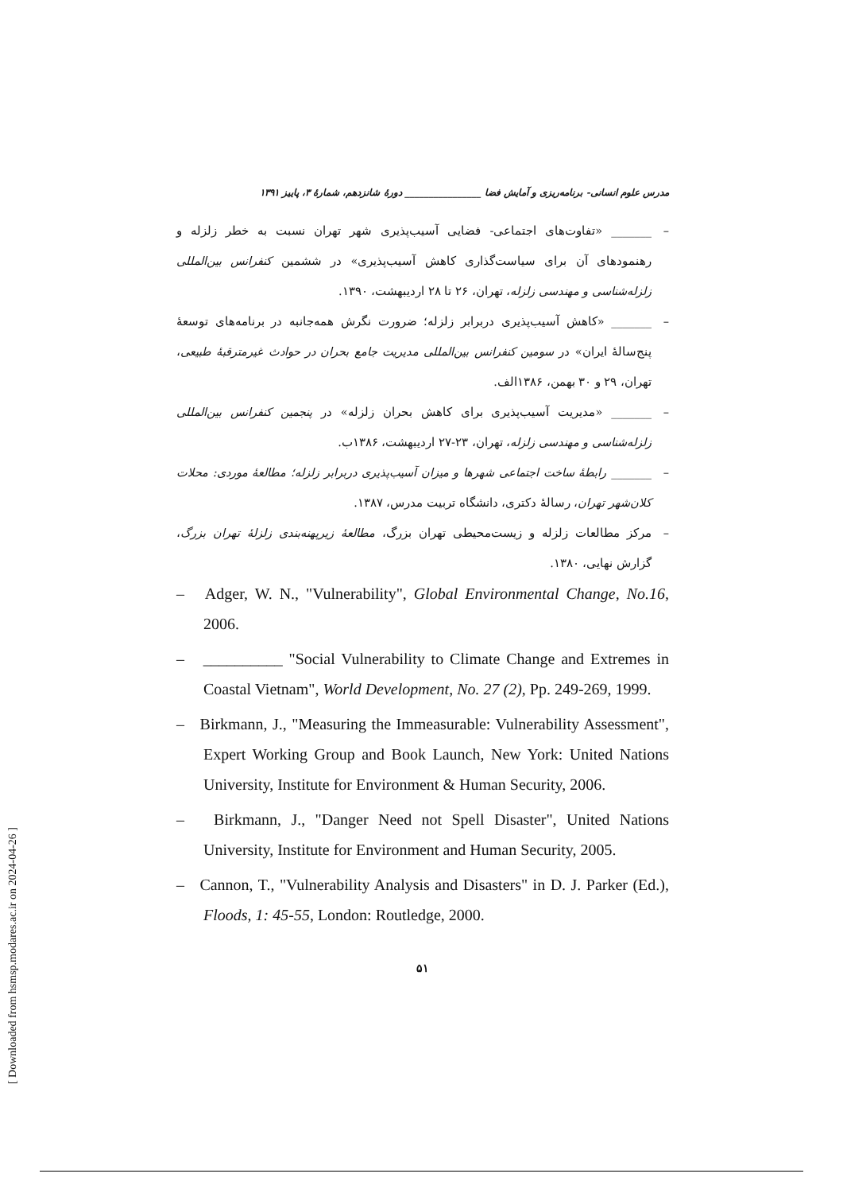مدرس علوم انسانی- برنامه‌ریزی و آمایش فضا ________________ دورهٔ شانزدهم، شمارهٔ ۳، پاییز ۱۳۹۱
– _______ «تفاوت‌های اجتماعی- فضایی آسیب‌پذیری شهر تهران نسبت به خطر زلزله و رهنمودهای آن برای سیاست‌گذاری کاهش آسیب‌پذیری» در ششمین کنفرانس بین‌المللی زلزله‌شناسی و مهندسی زلزله، تهران، ۲۶ تا ۲۸ اردیبهشت، ۱۳۹۰.
– _______ «کاهش آسیب‌پذیری دربرابر زلزله؛ ضرورت نگرش همه‌جانبه در برنامه‌های توسعهٔ پنج‌سالهٔ ایران» در سومین کنفرانس بین‌المللی مدیریت جامع بحران در حوادث غیرمترقبهٔ طبیعی، تهران، ۲۹ و ۳۰ بهمن، ۱۳۸۶الف.
– _______ «مدیریت آسیب‌پذیری برای کاهش بحران زلزله» در پنجمین کنفرانس بین‌المللی زلزله‌شناسی و مهندسی زلزله، تهران، ۲۳-۲۷ اردیبهشت، ۱۳۸۶ب.
– _______ رابطهٔ ساخت اجتماعی شهرها و میزان آسیب‌پذیری دربرابر زلزله؛ مطالعهٔ موردی: محلات کلان‌شهر تهران، رسالهٔ دکتری، دانشگاه تربیت مدرس، ۱۳۸۷.
– مرکز مطالعات زلزله و زیست‌محیطی تهران بزرگ، مطالعهٔ زیرپهنه‌بندی زلزلهٔ تهران بزرگ، گزارش نهایی، ۱۳۸۰.
– Adger, W. N., "Vulnerability", Global Environmental Change, No.16, 2006.
– __________ "Social Vulnerability to Climate Change and Extremes in Coastal Vietnam", World Development, No. 27 (2), Pp. 249-269, 1999.
– Birkmann, J., "Measuring the Immeasurable: Vulnerability Assessment", Expert Working Group and Book Launch, New York: United Nations University, Institute for Environment & Human Security, 2006.
– Birkmann, J., "Danger Need not Spell Disaster", United Nations University, Institute for Environment and Human Security, 2005.
– Cannon, T., "Vulnerability Analysis and Disasters" in D. J. Parker (Ed.), Floods, 1: 45-55, London: Routledge, 2000.
۵۱
[ Downloaded from hsmsp.modares.ac.ir on 2024-04-26 ]